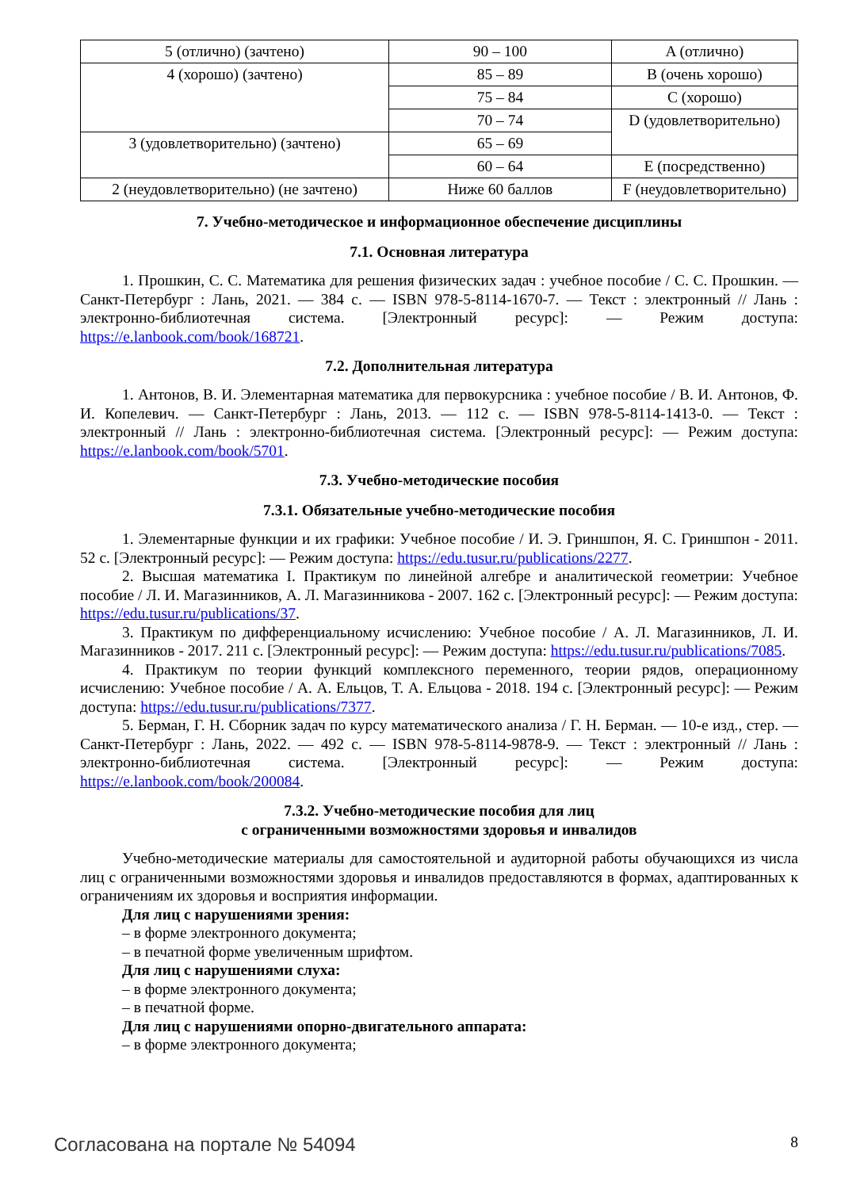| 5 (отлично) (зачтено) | 90 – 100 | A (отлично) |
| 4 (хорошо) (зачтено) | 85 – 89 | B (очень хорошо) |
| | 75 – 84 | C (хорошо) |
| | 70 – 74 | D (удовлетворительно) |
| 3 (удовлетворительно) (зачтено) | 65 – 69 | |
| | 60 – 64 | E (посредственно) |
| 2 (неудовлетворительно) (не зачтено) | Ниже 60 баллов | F (неудовлетворительно) |
7. Учебно-методическое и информационное обеспечение дисциплины
7.1. Основная литература
1. Прошкин, С. С. Математика для решения физических задач : учебное пособие / С. С. Прошкин. — Санкт-Петербург : Лань, 2021. — 384 с. — ISBN 978-5-8114-1670-7. — Текст : электронный // Лань : электронно-библиотечная система. [Электронный ресурс]: — Режим доступа: https://e.lanbook.com/book/168721.
7.2. Дополнительная литература
1. Антонов, В. И. Элементарная математика для первокурсника : учебное пособие / В. И. Антонов, Ф. И. Копелевич. — Санкт-Петербург : Лань, 2013. — 112 с. — ISBN 978-5-8114-1413-0. — Текст : электронный // Лань : электронно-библиотечная система. [Электронный ресурс]: — Режим доступа: https://e.lanbook.com/book/5701.
7.3. Учебно-методические пособия
7.3.1. Обязательные учебно-методические пособия
1. Элементарные функции и их графики: Учебное пособие / И. Э. Гриншпон, Я. С. Гриншпон - 2011. 52 с. [Электронный ресурс]: — Режим доступа: https://edu.tusur.ru/publications/2277.
2. Высшая математика I. Практикум по линейной алгебре и аналитической геометрии: Учебное пособие / Л. И. Магазинников, А. Л. Магазинникова - 2007. 162 с. [Электронный ресурс]: — Режим доступа: https://edu.tusur.ru/publications/37.
3. Практикум по дифференциальному исчислению: Учебное пособие / А. Л. Магазинников, Л. И. Магазинников - 2017. 211 с. [Электронный ресурс]: — Режим доступа: https://edu.tusur.ru/publications/7085.
4. Практикум по теории функций комплексного переменного, теории рядов, операционному исчислению: Учебное пособие / А. А. Ельцов, Т. А. Ельцова - 2018. 194 с. [Электронный ресурс]: — Режим доступа: https://edu.tusur.ru/publications/7377.
5. Берман, Г. Н. Сборник задач по курсу математического анализа / Г. Н. Берман. — 10-е изд., стер. — Санкт-Петербург : Лань, 2022. — 492 с. — ISBN 978-5-8114-9878-9. — Текст : электронный // Лань : электронно-библиотечная система. [Электронный ресурс]: — Режим доступа: https://e.lanbook.com/book/200084.
7.3.2. Учебно-методические пособия для лиц
с ограниченными возможностями здоровья и инвалидов
Учебно-методические материалы для самостоятельной и аудиторной работы обучающихся из числа лиц с ограниченными возможностями здоровья и инвалидов предоставляются в формах, адаптированных к ограничениям их здоровья и восприятия информации.
Для лиц с нарушениями зрения:
– в форме электронного документа;
– в печатной форме увеличенным шрифтом.
Для лиц с нарушениями слуха:
– в форме электронного документа;
– в печатной форме.
Для лиц с нарушениями опорно-двигательного аппарата:
– в форме электронного документа;
Согласована на портале № 54094 8